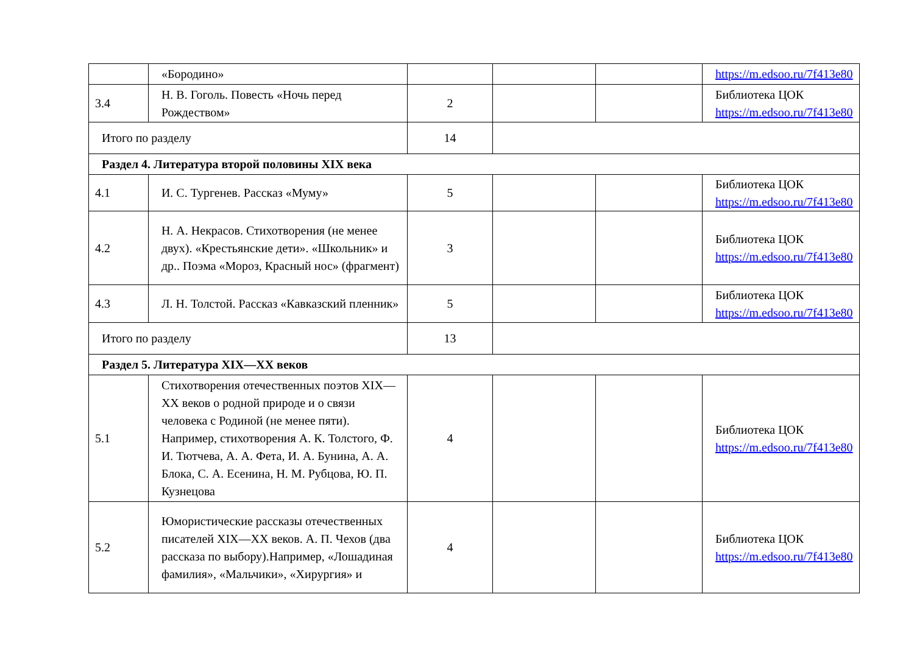| | «Бородино» | | | | https://m.edsoo.ru/7f413e80 |
| 3.4 | Н. В. Гоголь. Повесть «Ночь перед Рождеством» | 2 | | | Библиотека ЦОК https://m.edsoo.ru/7f413e80 |
| Итого по разделу | | 14 | | | |
| Раздел 4. Литература второй половины XIX века | | | | | |
| 4.1 | И. С. Тургенев. Рассказ «Муму» | 5 | | | Библиотека ЦОК https://m.edsoo.ru/7f413e80 |
| 4.2 | Н. А. Некрасов. Стихотворения (не менее двух). «Крестьянские дети». «Школьник» и др.. Поэма «Мороз, Красный нос» (фрагмент) | 3 | | | Библиотека ЦОК https://m.edsoo.ru/7f413e80 |
| 4.3 | Л. Н. Толстой. Рассказ «Кавказский пленник» | 5 | | | Библиотека ЦОК https://m.edsoo.ru/7f413e80 |
| Итого по разделу | | 13 | | | |
| Раздел 5. Литература XIX—XX веков | | | | | |
| 5.1 | Стихотворения отечественных поэтов XIX—XX веков о родной природе и о связи человека с Родиной (не менее пяти). Например, стихотворения А. К. Толстого, Ф. И. Тютчева, А. А. Фета, И. А. Бунина, А. А. Блока, С. А. Есенина, Н. М. Рубцова, Ю. П. Кузнецова | 4 | | | Библиотека ЦОК https://m.edsoo.ru/7f413e80 |
| 5.2 | Юмористические рассказы отечественных писателей XIX—XX веков. А. П. Чехов (два рассказа по выбору).Например, «Лошадиная фамилия», «Мальчики», «Хирургия» и | 4 | | | Библиотека ЦОК https://m.edsoo.ru/7f413e80 |